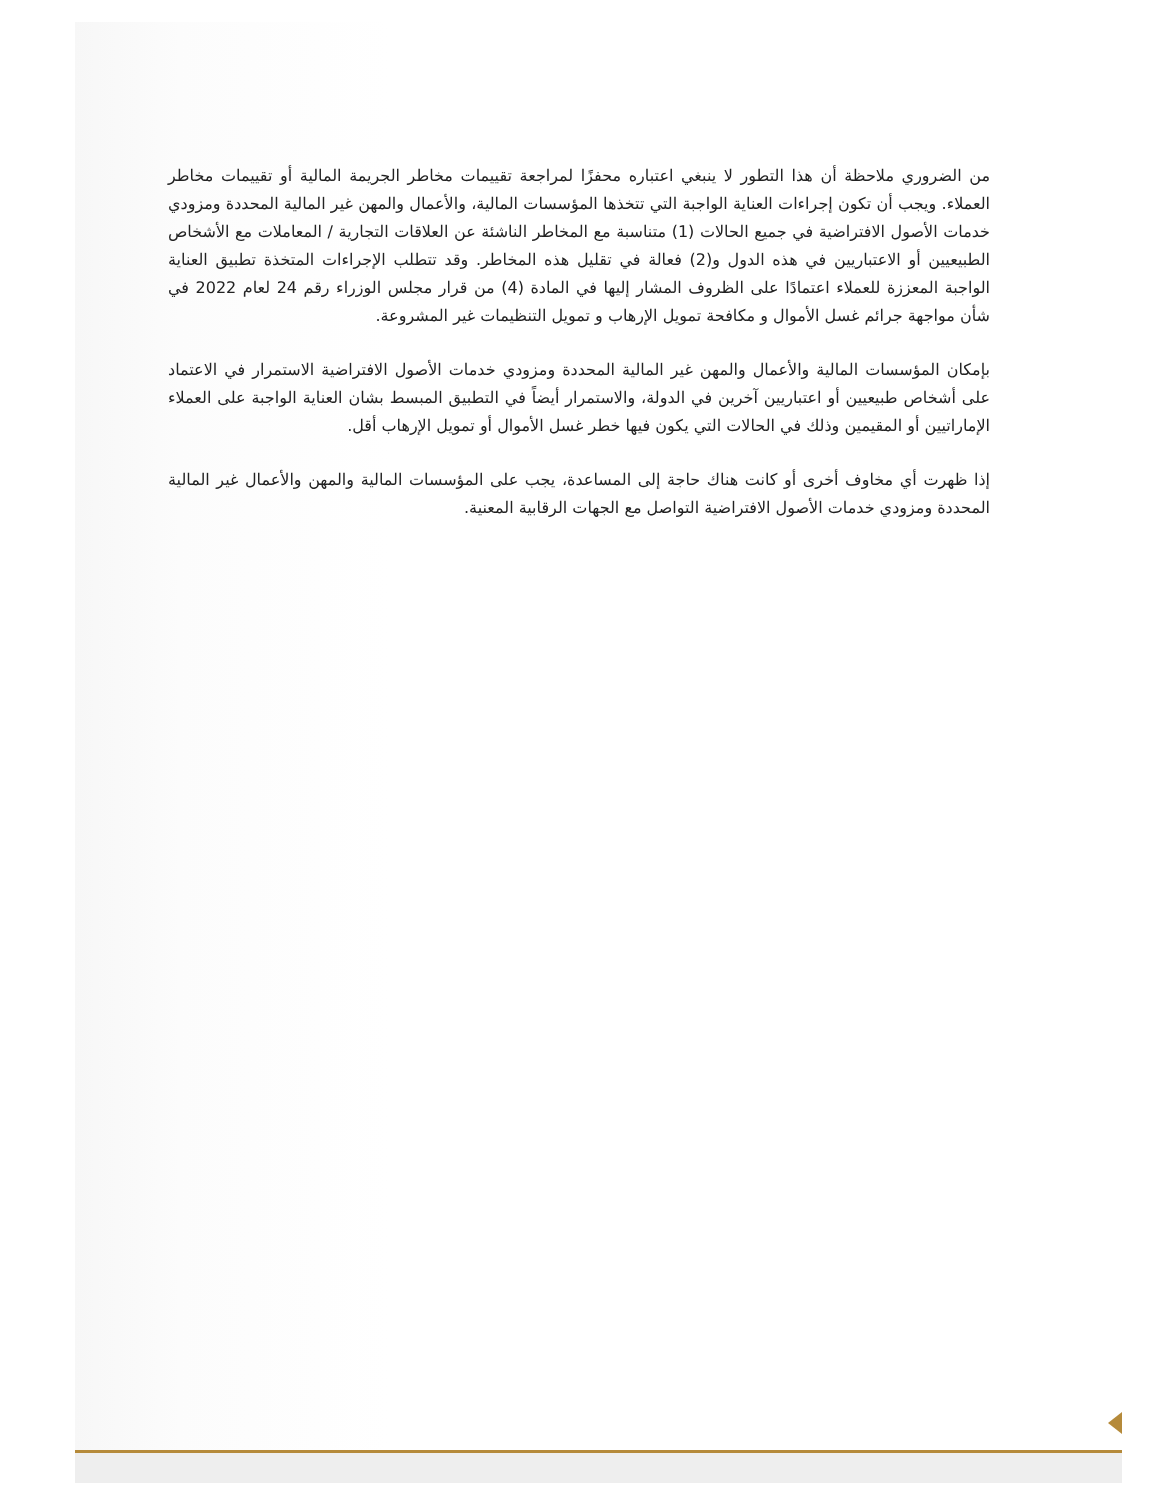من الضروري ملاحظة أن هذا التطور لا ينبغي اعتباره محفزًا لمراجعة تقييمات مخاطر الجريمة المالية أو تقييمات مخاطر العملاء. ويجب أن تكون إجراءات العناية الواجبة التي تتخذها المؤسسات المالية، والأعمال والمهن غير المالية المحددة ومزودي خدمات الأصول الافتراضية في جميع الحالات (1) متناسبة مع المخاطر الناشئة عن العلاقات التجارية / المعاملات مع الأشخاص الطبيعيين أو الاعتباريين في هذه الدول و(2) فعالة في تقليل هذه المخاطر. وقد تتطلب الإجراءات المتخذة تطبيق العناية الواجبة المعززة للعملاء اعتمادًا على الظروف المشار إليها في المادة (4) من قرار مجلس الوزراء رقم 24 لعام 2022 في شأن مواجهة جرائم غسل الأموال و مكافحة تمويل الإرهاب و تمويل التنظيمات غير المشروعة.
بإمكان المؤسسات المالية والأعمال والمهن غير المالية المحددة ومزودي خدمات الأصول الافتراضية الاستمرار في الاعتماد على أشخاص طبيعيين أو اعتباريين آخرين في الدولة، والاستمرار أيضاً في التطبيق المبسط بشان العناية الواجبة على العملاء الإماراتيين أو المقيمين وذلك في الحالات التي يكون فيها خطر غسل الأموال أو تمويل الإرهاب أقل.
إذا ظهرت أي مخاوف أخرى أو كانت هناك حاجة إلى المساعدة، يجب على المؤسسات المالية والمهن والأعمال غير المالية المحددة ومزودي خدمات الأصول الافتراضية التواصل مع الجهات الرقابية المعنية.